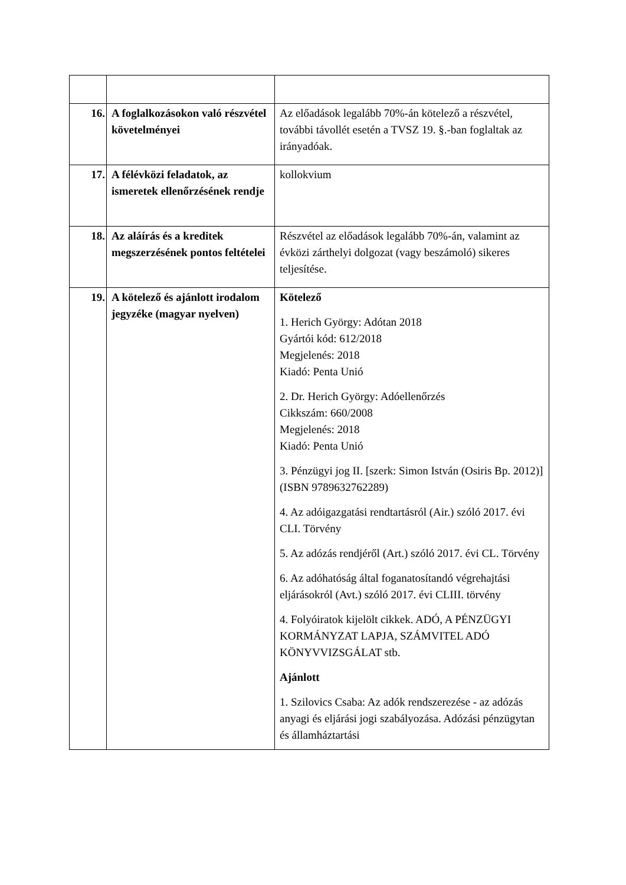| 16. | A foglalkozásokon való részvétel követelményei | Az előadások legalább 70%-án kötelező a részvétel, további távollét esetén a TVSZ 19. §.-ban foglaltak az irányadóak. |
| 17. | A félévközi feladatok, az ismeretek ellenőrzésének rendje | kollokvium |
| 18. | Az aláírás és a kreditek megszerzésének pontos feltételei | Részvétel az előadások legalább 70%-án, valamint az évközi zárthelyi dolgozat (vagy beszámoló) sikeres teljesítése. |
| 19. | A kötelező és ajánlott irodalom jegyzéke (magyar nyelven) | Kötelező 1. Herich György: Adótan 2018 Gyártói kód: 612/2018 Megjelenés: 2018 Kiadó: Penta Unió 2. Dr. Herich György: Adóellenőrzés Cikkszám: 660/2008 Megjelenés: 2018 Kiadó: Penta Unió 3. Pénzügyi jog II. [szerk: Simon István (Osiris Bp. 2012)] (ISBN 9789632762289) 4. Az adóigazgatási rendtartásról (Air.) szóló 2017. évi CLI. Törvény 5. Az adózás rendjéről (Art.) szóló 2017. évi CL. Törvény 6. Az adóhatóság által foganatosítandó végrehajtási eljárásokról (Avt.) szóló 2017. évi CLIII. törvény 4. Folyóiratok kijelölt cikkek. ADÓ, A PÉNZÜGYI KORMÁNYZAT LAPJA, SZÁMVITEL ADÓ KÖNYVVIZSGÁLAT stb. Ajánlott 1. Szilovics Csaba: Az adók rendszerezése - az adózás anyagi és eljárási jogi szabályozása. Adózási pénzügytan és államháztartási |